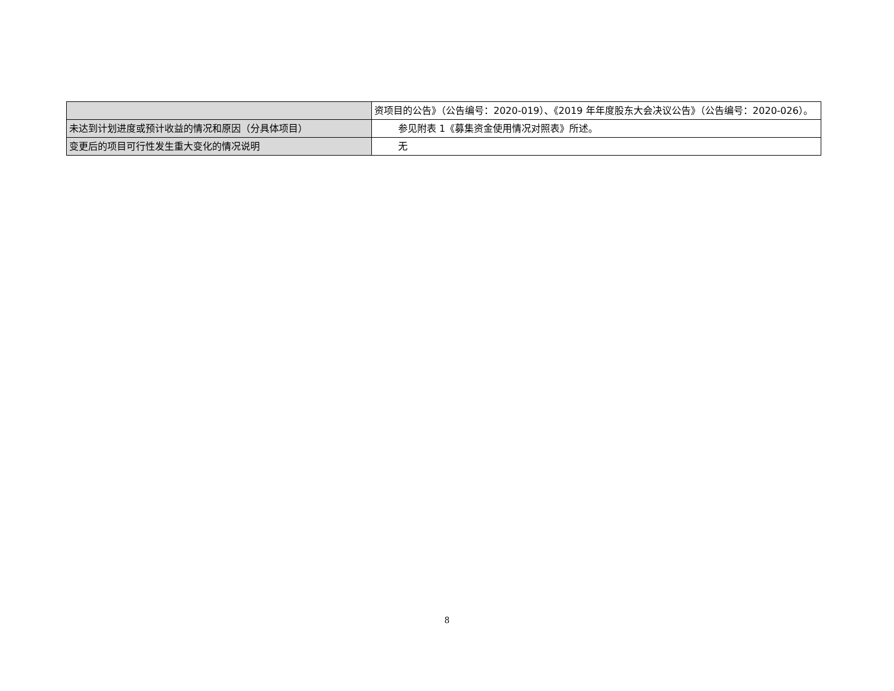| | 资项目的公告》（公告编号：2020-019）、《2019 年年度股东大会决议公告》（公告编号：2020-026）。 |
| 未达到计划进度或预计收益的情况和原因（分具体项目） | 参见附表 1《募集资金使用情况对照表》所述。 |
| 变更后的项目可行性发生重大变化的情况说明 | 无 |
8